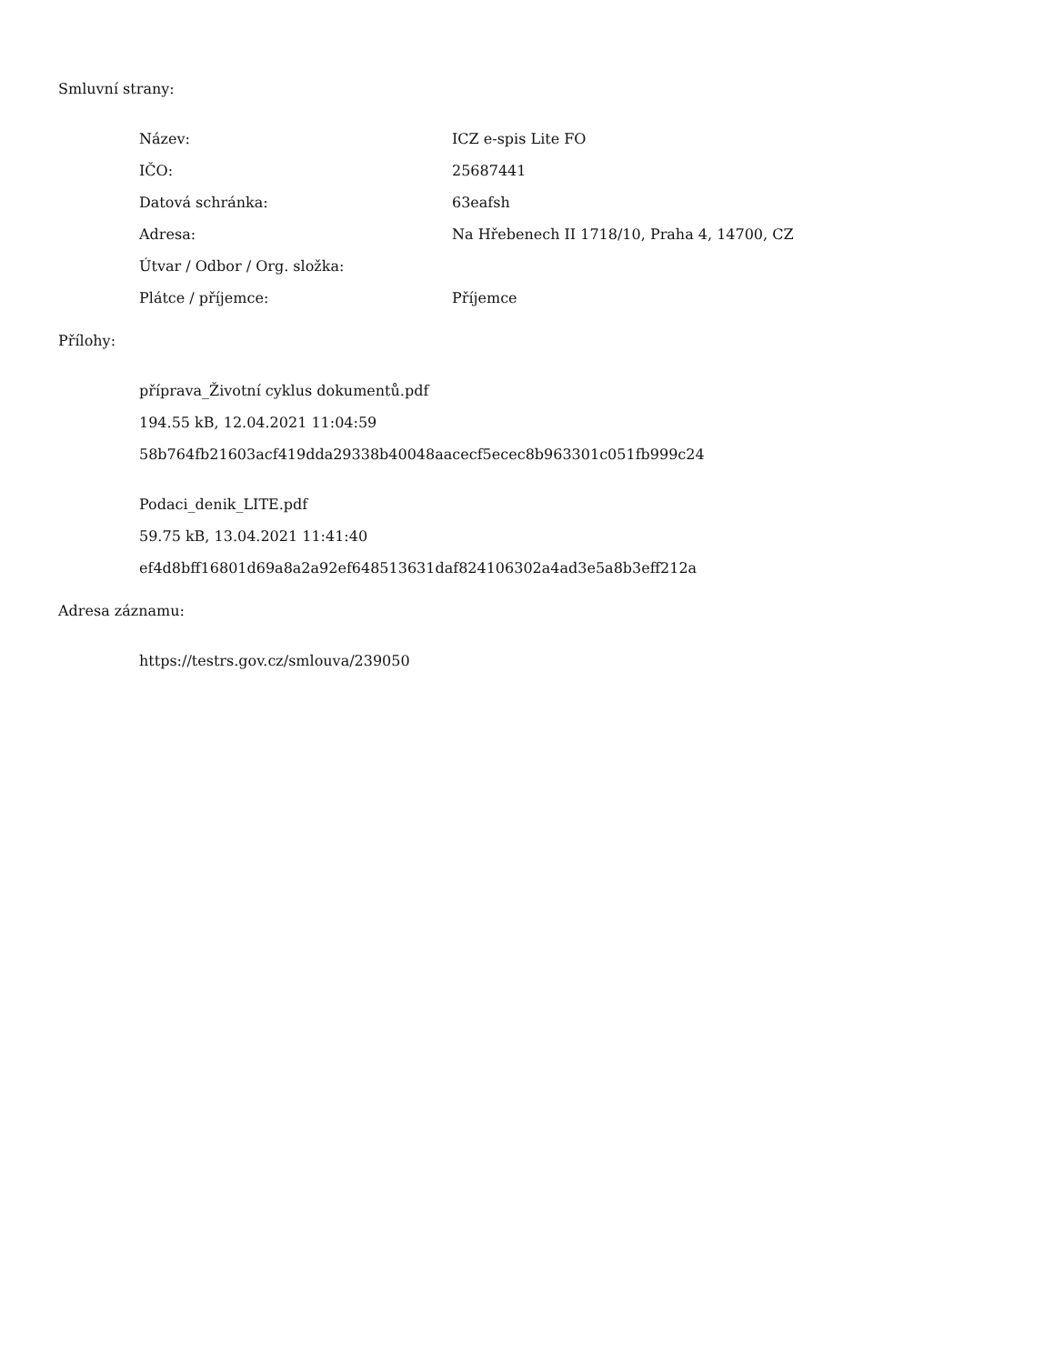Smluvní strany:
| Název: | ICZ e-spis Lite FO |
| IČO: | 25687441 |
| Datová schránka: | 63eafsh |
| Adresa: | Na Hřebenech II 1718/10, Praha 4, 14700, CZ |
| Útvar / Odbor / Org. složka: | |
| Plátce / příjemce: | Příjemce |
Přílohy:
příprava_Životní cyklus dokumentů.pdf
194.55 kB, 12.04.2021 11:04:59
58b764fb21603acf419dda29338b40048aacecf5ecec8b963301c051fb999c24
Podaci_denik_LITE.pdf
59.75 kB, 13.04.2021 11:41:40
ef4d8bff16801d69a8a2a92ef648513631daf824106302a4ad3e5a8b3eff212a
Adresa záznamu:
https://testrs.gov.cz/smlouva/239050